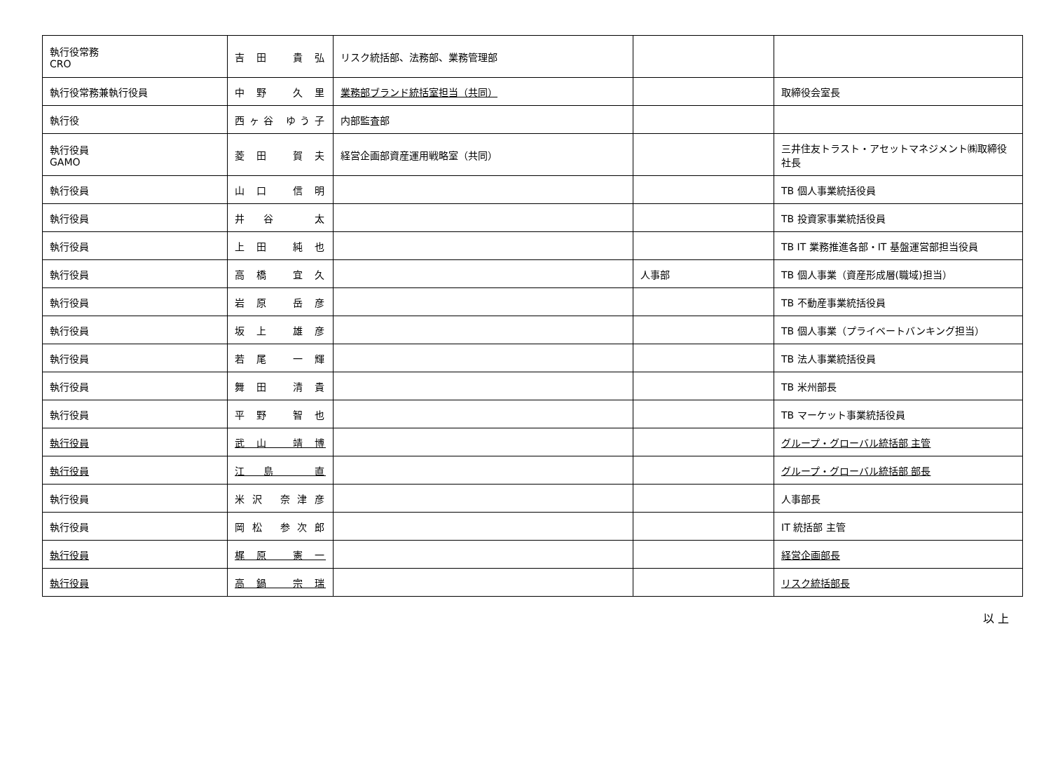| 執行役常務 CRO | 吉田 貴弘 | リスク統括部、法務部、業務管理部 | | |
| 執行役常務兼執行役員 | 中野 久里 | 業務部ブランド統括室担当（共同） | | 取締役会室長 |
| 執行役 | 西ヶ谷 ゆう子 | 内部監査部 | | |
| 執行役員 GAMO | 菱田 賀夫 | 経営企画部資産運用戦略室（共同） | | 三井住友トラスト・アセットマネジメント㈱取締役社長 |
| 執行役員 | 山口 信明 | | | TB 個人事業統括役員 |
| 執行役員 | 井谷 太 | | | TB 投資家事業統括役員 |
| 執行役員 | 上田 純也 | | | TB IT 業務推進各部・IT 基盤運営部担当役員 |
| 執行役員 | 高橋 宜久 | | 人事部 | TB 個人事業（資産形成層(職域)担当） |
| 執行役員 | 岩原 岳彦 | | | TB 不動産事業統括役員 |
| 執行役員 | 坂上 雄彦 | | | TB 個人事業（プライベートバンキング担当） |
| 執行役員 | 若尾 一輝 | | | TB 法人事業統括役員 |
| 執行役員 | 舞田 清貴 | | | TB 米州部長 |
| 執行役員 | 平野 智也 | | | TB マーケット事業統括役員 |
| 執行役員 | 武山 靖博 | | | グループ・グローバル統括部 主管 |
| 執行役員 | 江島 直 | | | グループ・グローバル統括部 部長 |
| 執行役員 | 米沢 奈津彦 | | | 人事部長 |
| 執行役員 | 岡松 参次郎 | | | IT 統括部 主管 |
| 執行役員 | 梶原 憲一 | | | 経営企画部長 |
| 執行役員 | 高鍋 宗瑞 | | | リスク統括部長 |
以 上